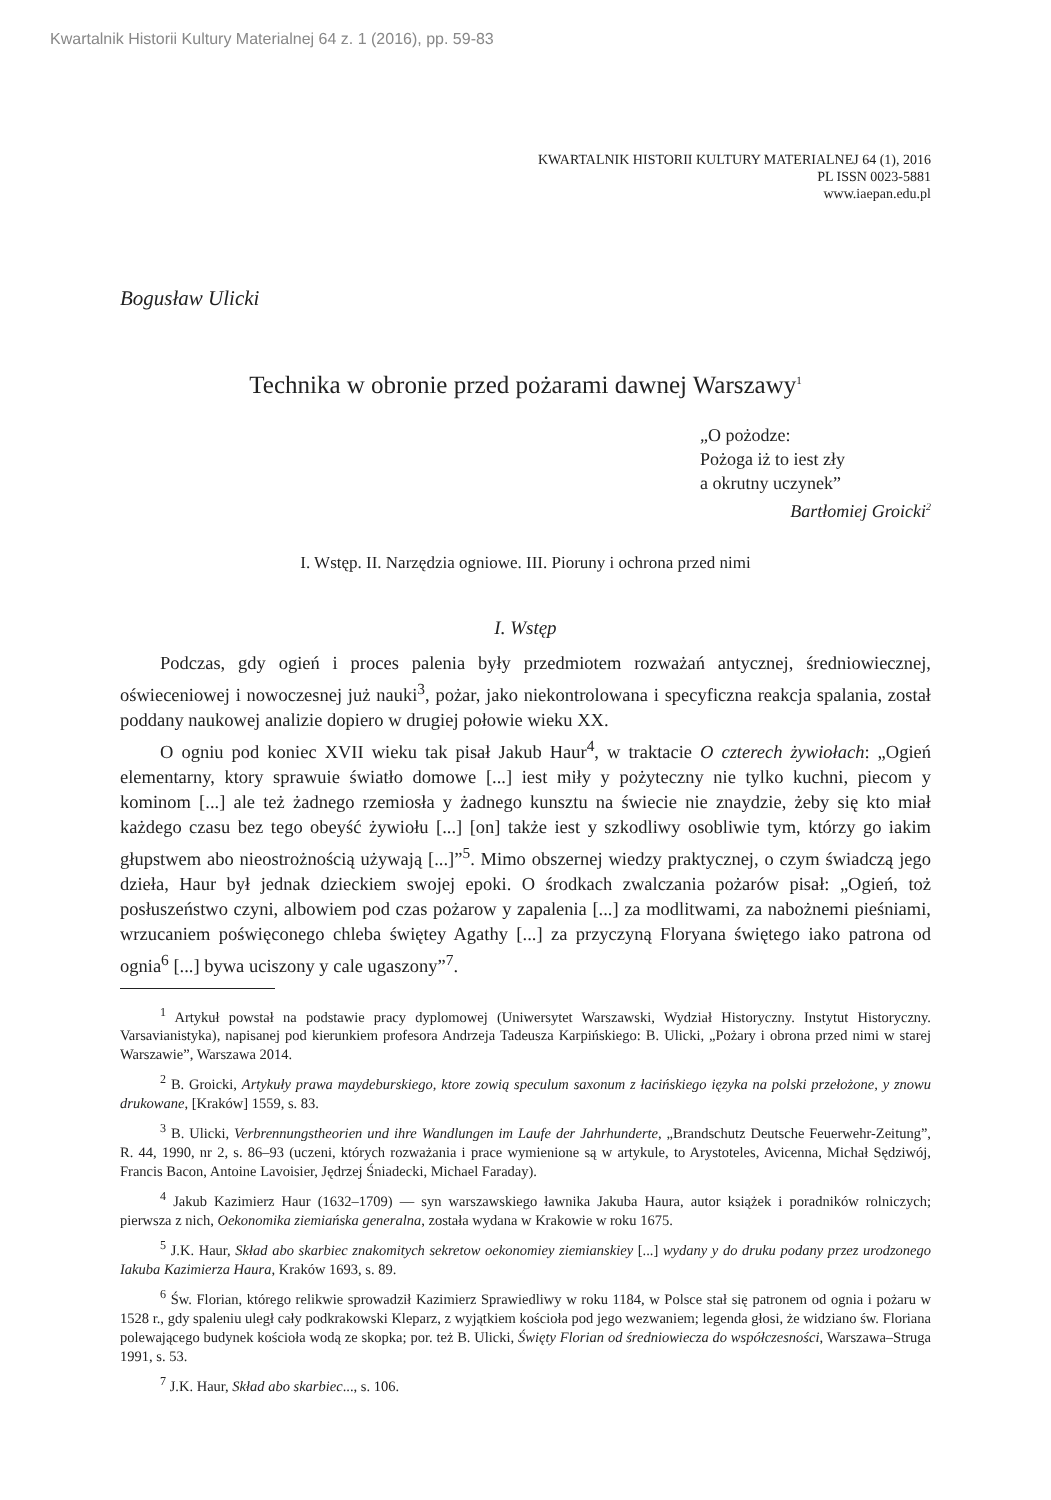Kwartalnik Historii Kultury Materialnej 64 z. 1 (2016), pp. 59-83
KWARTALNIK HISTORII KULTURY MATERIALNEJ 64 (1), 2016
PL ISSN 0023-5881
www.iaepan.edu.pl
Bogusław Ulicki
Technika w obronie przed pożarami dawnej Warszawy<sup>1</sup>
„O pożodze:
Pożoga iż to iest zły
a okrutny uczynek”
Bartłomiej Groicki<sup>2</sup>
I. Wstęp. II. Narzędzia ogniowe. III. Pioruny i ochrona przed nimi
I. Wstęp
Podczas, gdy ogień i proces palenia były przedmiotem rozważań antycznej, średniowiecznej, oświeceniowej i nowoczesnej już nauki<sup>3</sup>, pożar, jako niekontrolowana i specyficzna reakcja spalania, został poddany naukowej analizie dopiero w drugiej połowie wieku XX.
O ogniu pod koniec XVII wieku tak pisał Jakub Haur<sup>4</sup>, w traktacie O czterech żywiołach: „Ogień elementarny, ktory sprawuie światło domowe [...] iest miły y pożyteczny nie tylko kuchni, piecom y kominom [...] ale też żadnego rzemiosła y żadnego kunsztu na świecie nie znaydzie, żeby się kto miał każdego czasu bez tego obeyść żywiołu [...] [on] także iest y szkodliwy osobliwie tym, którzy go iakim głupstwem abo nieostrożnością używają [...]”<sup>5</sup>. Mimo obszernej wiedzy praktycznej, o czym świadczą jego dzieła, Haur był jednak dzieckiem swojej epoki. O środkach zwalczania pożarów pisał: „Ogień, toż posłuszeństwo czyni, albowiem pod czas pożarow y zapalenia [...] za modlitwami, za nabożnemi pieśniami, wrzucaniem poświęconego chleba świętey Agathy [...] za przyczyną Floryana świętego iako patrona od ognia<sup>6</sup> [...] bywa uciszony y cale ugaszony”<sup>7</sup>.
<sup>1</sup> Artykuł powstał na podstawie pracy dyplomowej (Uniwersytet Warszawski, Wydział Historyczny. Instytut Historyczny. Varsavianistyka), napisanej pod kierunkiem profesora Andrzeja Tadeusza Karpińskiego: B. Ulicki, „Pożary i obrona przed nimi w starej Warszawie”, Warszawa 2014.
<sup>2</sup> B. Groicki, Artykuły prawa maydeburskiego, ktore zowią speculum saxonum z łacińskiego ięzyka na polski przełożone, y znowu drukowane, [Kraków] 1559, s. 83.
<sup>3</sup> B. Ulicki, Verbrennungstheorien und ihre Wandlungen im Laufe der Jahrhunderte, „Brandschutz Deutsche Feuerwehr-Zeitung”, R. 44, 1990, nr 2, s. 86–93 (uczeni, których rozważania i prace wymienione są w artykule, to Arystoteles, Avicenna, Michał Sędziwój, Francis Bacon, Antoine Lavoisier, Jędrzej Śniadecki, Michael Faraday).
<sup>4</sup> Jakub Kazimierz Haur (1632–1709) — syn warszawskiego ławnika Jakuba Haura, autor książek i poradników rolniczych; pierwsza z nich, Oekonomika ziemiańska generalna, została wydana w Krakowie w roku 1675.
<sup>5</sup> J.K. Haur, Skład abo skarbiec znakomitych sekretow oekonomiey ziemianskiey [...] wydany y do druku podany przez urodzonego Iakuba Kazimierza Haura, Kraków 1693, s. 89.
<sup>6</sup> Św. Florian, którego relikwie sprowadził Kazimierz Sprawiedliwy w roku 1184, w Polsce stał się patronem od ognia i pożaru w 1528 r., gdy spaleniu uległ cały podkrakowski Kleparz, z wyjątkiem kościoła pod jego wezwaniem; legenda głosi, że widziano św. Floriana polewającego budynek kościoła wodą ze skopka; por. też B. Ulicki, Święty Florian od średniowiecza do współczesności, Warszawa–Struga 1991, s. 53.
<sup>7</sup> J.K. Haur, Skład abo skarbiec..., s. 106.